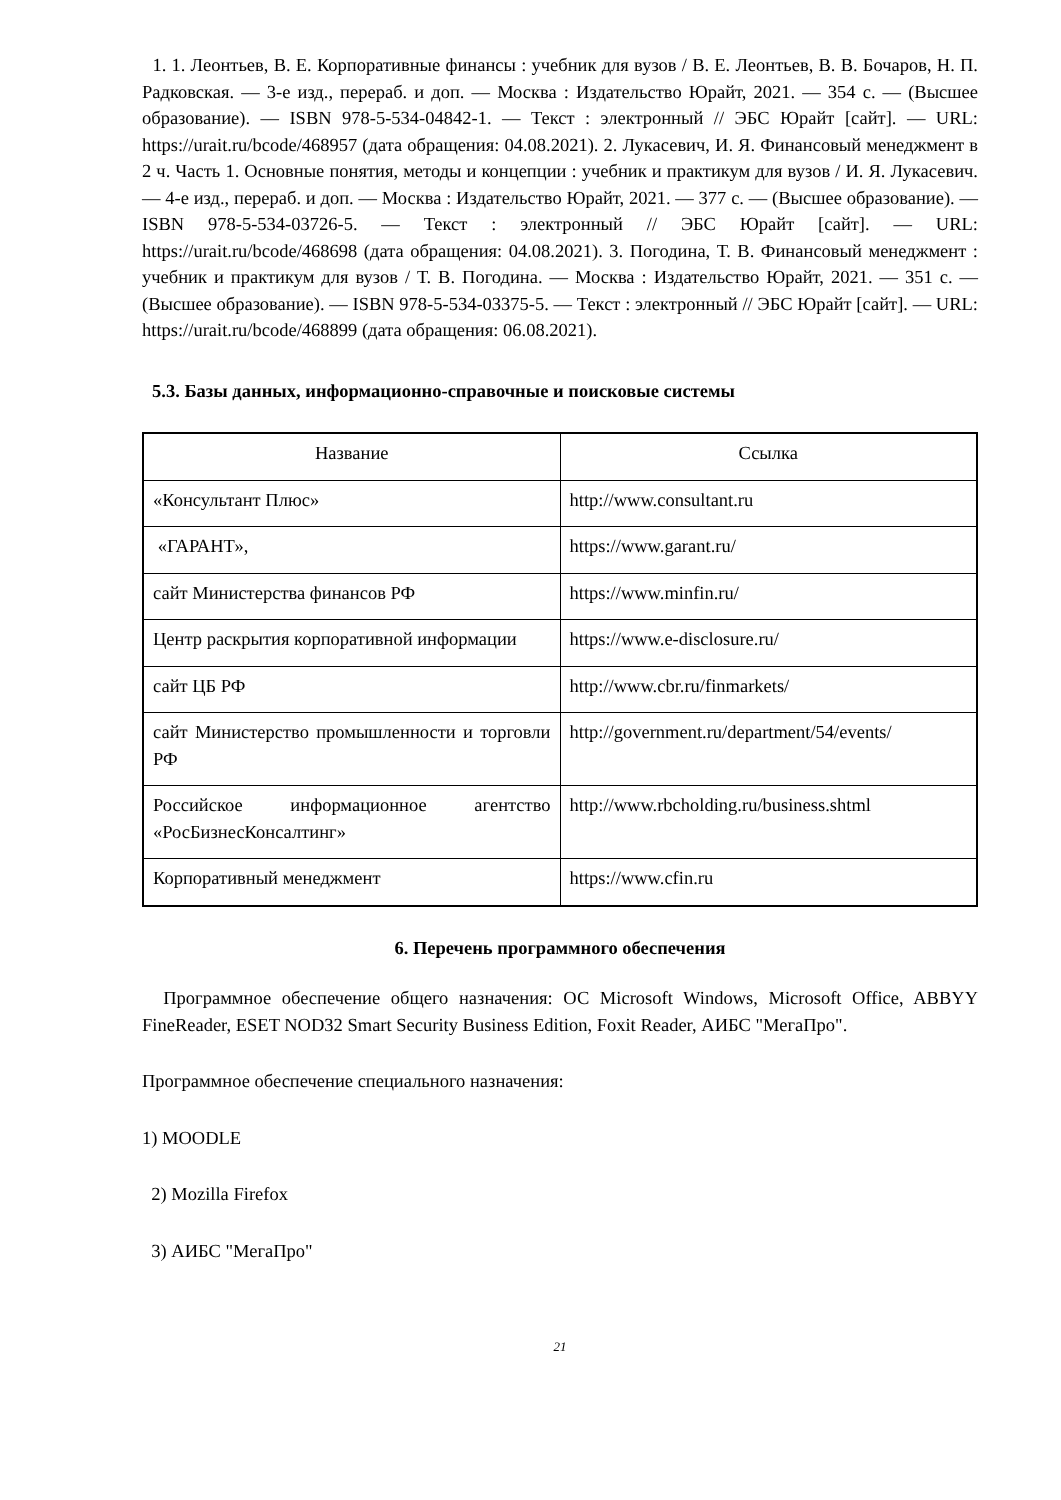1. 1. Леонтьев, В. Е. Корпоративные финансы : учебник для вузов / В. Е. Леонтьев, В. В. Бочаров, Н. П. Радковская. — 3-е изд., перераб. и доп. — Москва : Издательство Юрайт, 2021. — 354 с. — (Высшее образование). — ISBN 978-5-534-04842-1. — Текст : электронный // ЭБС Юрайт [сайт]. — URL: https://urait.ru/bcode/468957 (дата обращения: 04.08.2021). 2. Лукасевич, И. Я. Финансовый менеджмент в 2 ч. Часть 1. Основные понятия, методы и концепции : учебник и практикум для вузов / И. Я. Лукасевич. — 4-е изд., перераб. и доп. — Москва : Издательство Юрайт, 2021. — 377 с. — (Высшее образование). — ISBN 978-5-534-03726-5. — Текст : электронный // ЭБС Юрайт [сайт]. — URL: https://urait.ru/bcode/468698 (дата обращения: 04.08.2021). 3. Погодина, Т. В. Финансовый менеджмент : учебник и практикум для вузов / Т. В. Погодина. — Москва : Издательство Юрайт, 2021. — 351 с. — (Высшее образование). — ISBN 978-5-534-03375-5. — Текст : электронный // ЭБС Юрайт [сайт]. — URL: https://urait.ru/bcode/468899 (дата обращения: 06.08.2021).
5.3. Базы данных, информационно-справочные и поисковые системы
| Название | Ссылка |
| --- | --- |
| «Консультант Плюс» | http://www.consultant.ru |
| «ГАРАНТ», | https://www.garant.ru/ |
| сайт Министерства финансов РФ | https://www.minfin.ru/ |
| Центр раскрытия корпоративной информации | https://www.e-disclosure.ru/ |
| сайт ЦБ РФ | http://www.cbr.ru/finmarkets/ |
| сайт Министерство промышленности и торговли РФ | http://government.ru/department/54/events/ |
| Российское информационное агентство «РосБизнесКонсалтинг» | http://www.rbcholding.ru/business.shtml |
| Корпоративный менеджмент | https://www.cfin.ru |
6. Перечень программного обеспечения
Программное обеспечение общего назначения: ОС Microsoft Windows, Microsoft Office, ABBYY FineReader, ESET NOD32 Smart Security Business Edition, Foxit Reader, АИБС "МегаПро".
Программное обеспечение специального назначения:
1) MOODLE
2) Mozilla Firefox
3) АИБС "МегаПро"
21